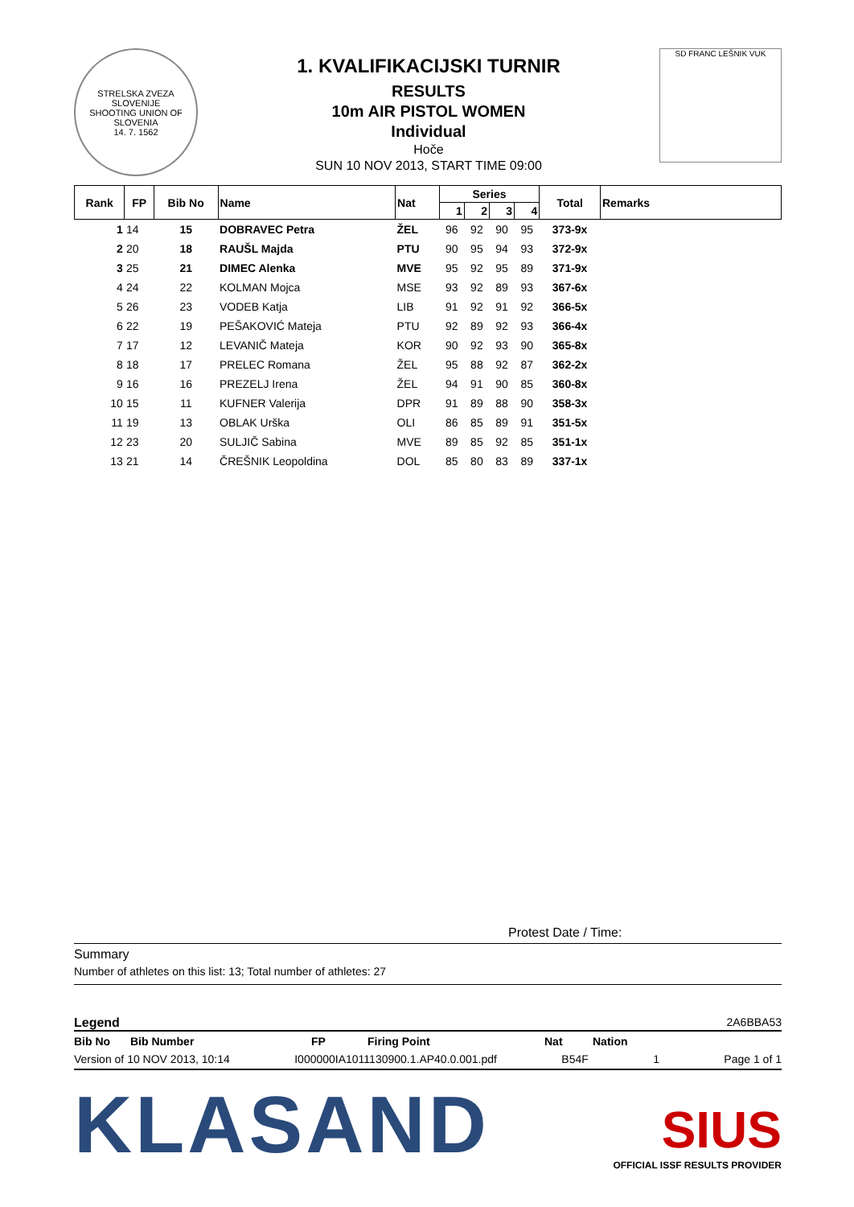STRELSKA ZVEZA SLOVENIJE
SHOOTING UNION OF SLOVENIA
14. 7. 1562
1. KVALIFIKACIJSKI TURNIR
RESULTS
10m AIR PISTOL WOMEN
Individual
Hoče
SUN 10 NOV 2013, START TIME 09:00
SD FRANC LEŠNIK VUK
| Rank | FP | Bib No | Name | Nat | Series | | | | Total | Remarks |
| --- | --- | --- | --- | --- | --- | --- | --- | --- | --- | --- |
| | | | | | 1 | 2 | 3 | 4 | | |
| 1 | 14 | 15 | DOBRAVEC Petra | ŽEL | 96 | 92 | 90 | 95 | 373-9x | |
| 2 | 20 | 18 | RAUŠL Majda | PTU | 90 | 95 | 94 | 93 | 372-9x | |
| 3 | 25 | 21 | DIMEC Alenka | MVE | 95 | 92 | 95 | 89 | 371-9x | |
| 4 | 24 | 22 | KOLMAN Mojca | MSE | 93 | 92 | 89 | 93 | 367-6x | |
| 5 | 26 | 23 | VODEB Katja | LIB | 91 | 92 | 91 | 92 | 366-5x | |
| 6 | 22 | 19 | PEŠAKOVIĆ Mateja | PTU | 92 | 89 | 92 | 93 | 366-4x | |
| 7 | 17 | 12 | LEVANIČ Mateja | KOR | 90 | 92 | 93 | 90 | 365-8x | |
| 8 | 18 | 17 | PRELEC Romana | ŽEL | 95 | 88 | 92 | 87 | 362-2x | |
| 9 | 16 | 16 | PREZELJ Irena | ŽEL | 94 | 91 | 90 | 85 | 360-8x | |
| 10 | 15 | 11 | KUFNER Valerija | DPR | 91 | 89 | 88 | 90 | 358-3x | |
| 11 | 19 | 13 | OBLAK Urška | OLI | 86 | 85 | 89 | 91 | 351-5x | |
| 12 | 23 | 20 | SULJIČ Sabina | MVE | 89 | 85 | 92 | 85 | 351-1x | |
| 13 | 21 | 14 | ČREŠNIK Leopoldina | DOL | 85 | 80 | 83 | 89 | 337-1x | |
Protest Date / Time:
Summary
Number of athletes on this list: 13; Total number of athletes: 27
Legend 2A6BBA53
Bib No Bib Number FP Firing Point Nat Nation
Version of 10 NOV 2013, 10:14 I000000IA1011130900.1.AP40.0.001.pdf B54F 1 Page 1 of 1
KLASAND
SIUS
OFFICIAL ISSF RESULTS PROVIDER